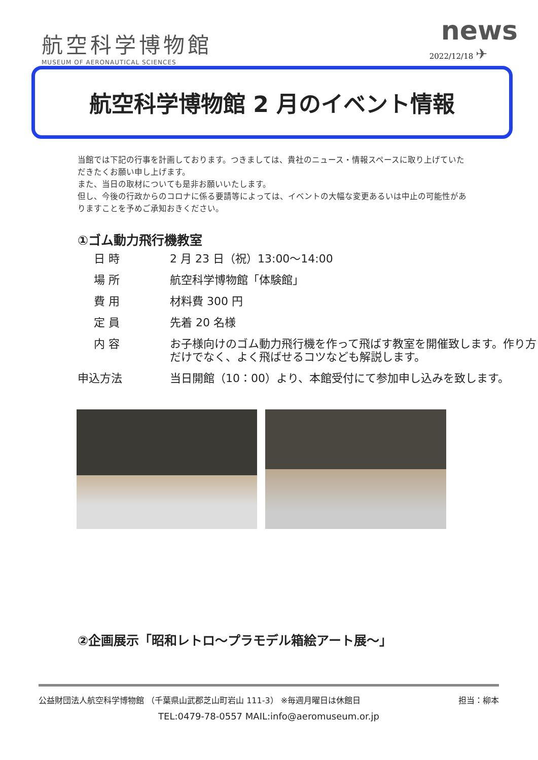航空科学博物館
MUSEUM OF AERONAUTICAL SCIENCES
news
2022/12/18 ✈
航空科学博物館 2 月のイベント情報
当館では下記の行事を計画しております。つきましては、貴社のニュース・情報スペースに取り上げていただきたくお願い申し上げます。
また、当日の取材についても是非お願いいたします。
但し、今後の行政からのコロナに係る要請等によっては、イベントの大幅な変更あるいは中止の可能性がありますことを予めご承知おきください。
①ゴム動力飛行機教室
| 日 時 | 2 月 23 日（祝）13:00～14:00 |
| 場 所 | 航空科学博物館「体験館」 |
| 費 用 | 材料費 300 円 |
| 定 員 | 先着 20 名様 |
| 内 容 | お子様向けのゴム動力飛行機を作って飛ばす教室を開催致します。作り方だけでなく、よく飛ばせるコツなども解説します。 |
| 申込方法 | 当日開館（10：00）より、本館受付にて参加申し込みを致します。 |
②企画展示「昭和レトロ～プラモデル箱絵アート展～」
公益財団法人航空科学博物館 （千葉県山武郡芝山町岩山 111-3） ※毎週月曜日は休館日 担当：柳本
TEL:0479-78-0557 MAIL:info@aeromuseum.or.jp